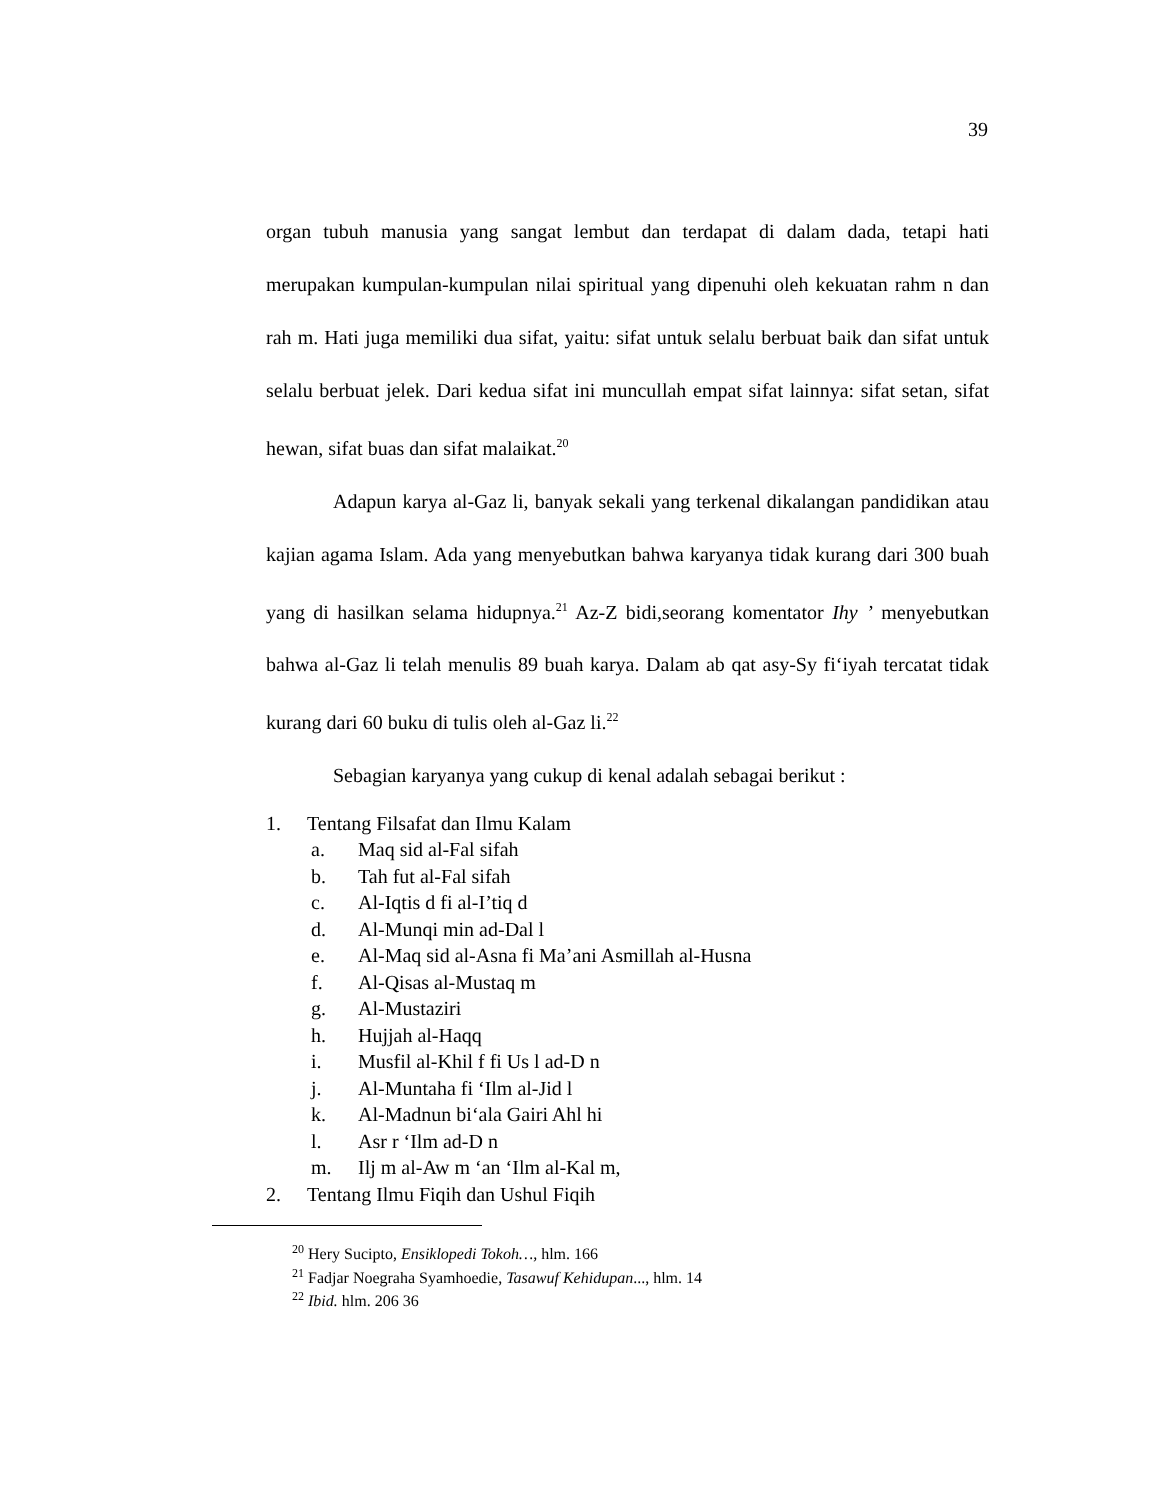39
organ tubuh manusia yang sangat lembut dan terdapat di dalam dada, tetapi hati merupakan kumpulan-kumpulan nilai spiritual yang dipenuhi oleh kekuatan rahm n dan rah m. Hati juga memiliki dua sifat, yaitu: sifat untuk selalu berbuat baik dan sifat untuk selalu berbuat jelek. Dari kedua sifat ini muncullah empat sifat lainnya: sifat setan, sifat hewan, sifat buas dan sifat malaikat.<sup>20</sup>
Adapun karya al-Gaz li, banyak sekali yang terkenal dikalangan pandidikan atau kajian agama Islam. Ada yang menyebutkan bahwa karyanya tidak kurang dari 300 buah yang di hasilkan selama hidupnya.<sup>21</sup> Az-Z bidi,seorang komentator Ihy ’ menyebutkan bahwa al-Gaz li telah menulis 89 buah karya. Dalam ab qat asy-Sy fi‘iyah tercatat tidak kurang dari 60 buku di tulis oleh al-Gaz li.<sup>22</sup>
Sebagian karyanya yang cukup di kenal adalah sebagai berikut :
1. Tentang Filsafat dan Ilmu Kalam
a. Maq sid al-Fal sifah
b. Tah fut al-Fal sifah
c. Al-Iqtis d fi al-I’tiq d
d. Al-Munqi min ad-Dal l
e. Al-Maq sid al-Asna fi Ma’ani Asmillah al-Husna
f. Al-Qisas al-Mustaq m
g. Al-Mustaziri
h. Hujjah al-Haqq
i. Musfil al-Khil f fi Us l ad-D n
j. Al-Muntaha fi ‘Ilm al-Jid l
k. Al-Madnun bi‘ala Gairi Ahl hi
l. Asr r ‘Ilm ad-D n
m. Ilj m al-Aw m ‘an ‘Ilm al-Kal m,
2. Tentang Ilmu Fiqih dan Ushul Fiqih
<sup>20</sup> Hery Sucipto, Ensiklopedi Tokoh…, hlm. 166
<sup>21</sup> Fadjar Noegraha Syamhoedie, Tasawuf Kehidupan..., hlm. 14
<sup>22</sup> Ibid. hlm. 206 36